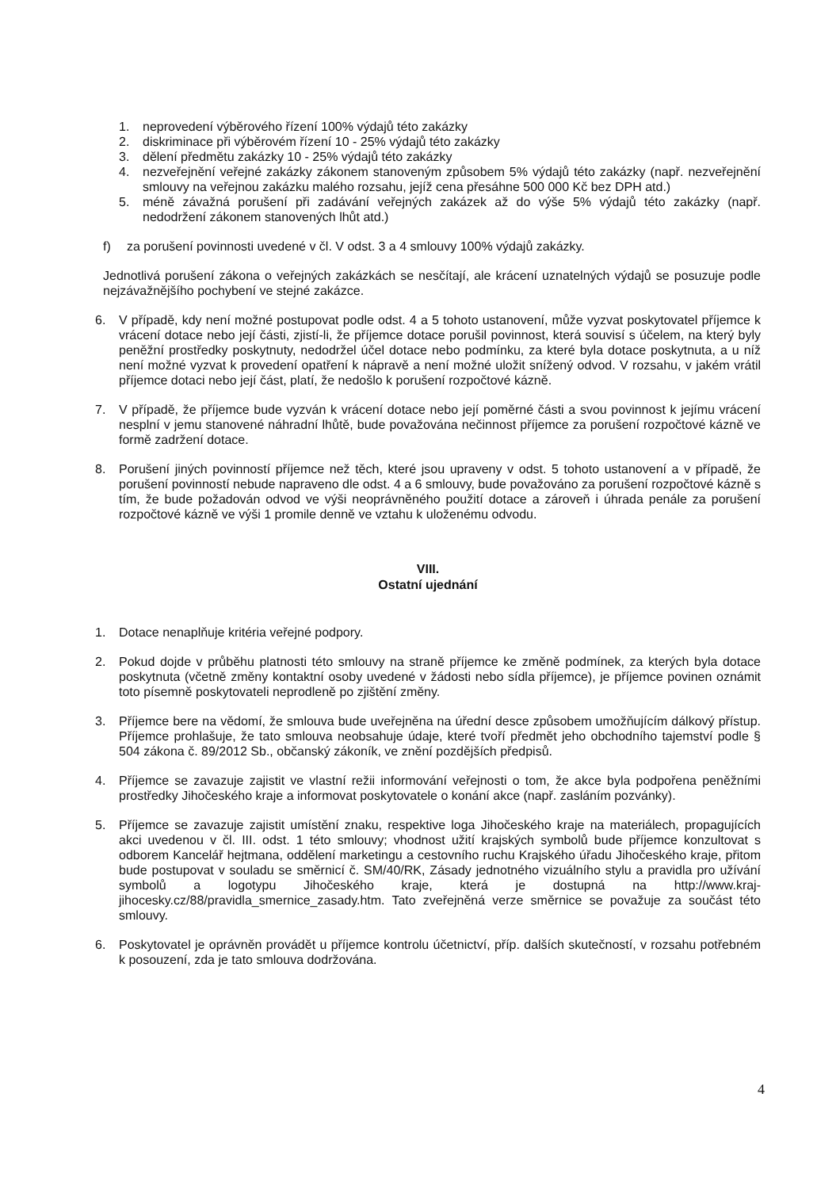1. neprovedení výběrového řízení 100% výdajů této zakázky
2. diskriminace při výběrovém řízení 10 - 25% výdajů této zakázky
3. dělení předmětu zakázky 10 - 25% výdajů této zakázky
4. nezveřejnění veřejné zakázky zákonem stanoveným způsobem 5% výdajů této zakázky (např. nezveřejnění smlouvy na veřejnou zakázku malého rozsahu, jejíž cena přesáhne 500 000 Kč bez DPH atd.)
5. méně závažná porušení při zadávání veřejných zakázek až do výše 5% výdajů této zakázky (např. nedodržení zákonem stanovených lhůt atd.)
f) za porušení povinnosti uvedené v čl. V odst. 3 a 4 smlouvy 100% výdajů zakázky.
Jednotlivá porušení zákona o veřejných zakázkách se nesčítají, ale krácení uznatelných výdajů se posuzuje podle nejzávažnějšího pochybení ve stejné zakázce.
6. V případě, kdy není možné postupovat podle odst. 4 a 5 tohoto ustanovení, může vyzvat poskytovatel příjemce k vrácení dotace nebo její části, zjistí-li, že příjemce dotace porušil povinnost, která souvisí s účelem, na který byly peněžní prostředky poskytnuty, nedodržel účel dotace nebo podmínku, za které byla dotace poskytnuta, a u níž není možné vyzvat k provedení opatření k nápravě a není možné uložit snížený odvod. V rozsahu, v jakém vrátil příjemce dotaci nebo její část, platí, že nedošlo k porušení rozpočtové kázně.
7. V případě, že příjemce bude vyzván k vrácení dotace nebo její poměrné části a svou povinnost k jejímu vrácení nesplní v jemu stanovené náhradní lhůtě, bude považována nečinnost příjemce za porušení rozpočtové kázně ve formě zadržení dotace.
8. Porušení jiných povinností příjemce než těch, které jsou upraveny v odst. 5 tohoto ustanovení a v případě, že porušení povinností nebude napraveno dle odst. 4 a 6 smlouvy, bude považováno za porušení rozpočtové kázně s tím, že bude požadován odvod ve výši neoprávněného použití dotace a zároveň i úhrada penále za porušení rozpočtové kázně ve výši 1 promile denně ve vztahu k uloženému odvodu.
VIII.
Ostatní ujednání
1. Dotace nenaplňuje kritéria veřejné podpory.
2. Pokud dojde v průběhu platnosti této smlouvy na straně příjemce ke změně podmínek, za kterých byla dotace poskytnuta (včetně změny kontaktní osoby uvedené v žádosti nebo sídla příjemce), je příjemce povinen oznámit toto písemně poskytovateli neprodleně po zjištění změny.
3. Příjemce bere na vědomí, že smlouva bude uveřejněna na úřední desce způsobem umožňujícím dálkový přístup. Příjemce prohlašuje, že tato smlouva neobsahuje údaje, které tvoří předmět jeho obchodního tajemství podle § 504 zákona č. 89/2012 Sb., občanský zákoník, ve znění pozdějších předpisů.
4. Příjemce se zavazuje zajistit ve vlastní režii informování veřejnosti o tom, že akce byla podpořena peněžními prostředky Jihočeského kraje a informovat poskytovatele o konání akce (např. zasláním pozvánky).
5. Příjemce se zavazuje zajistit umístění znaku, respektive loga Jihočeského kraje na materiálech, propagujících akci uvedenou v čl. III. odst. 1 této smlouvy; vhodnost užití krajských symbolů bude příjemce konzultovat s odborem Kancelář hejtmana, oddělení marketingu a cestovního ruchu Krajského úřadu Jihočeského kraje, přitom bude postupovat v souladu se směrnicí č. SM/40/RK, Zásady jednotného vizuálního stylu a pravidla pro užívání symbolů a logotypu Jihočeského kraje, která je dostupná na http://www.kraj-jihocesky.cz/88/pravidla_smernice_zasady.htm. Tato zveřejněná verze směrnice se považuje za součást této smlouvy.
6. Poskytovatel je oprávněn provádět u příjemce kontrolu účetnictví, příp. dalších skutečností, v rozsahu potřebném k posouzení, zda je tato smlouva dodržována.
4